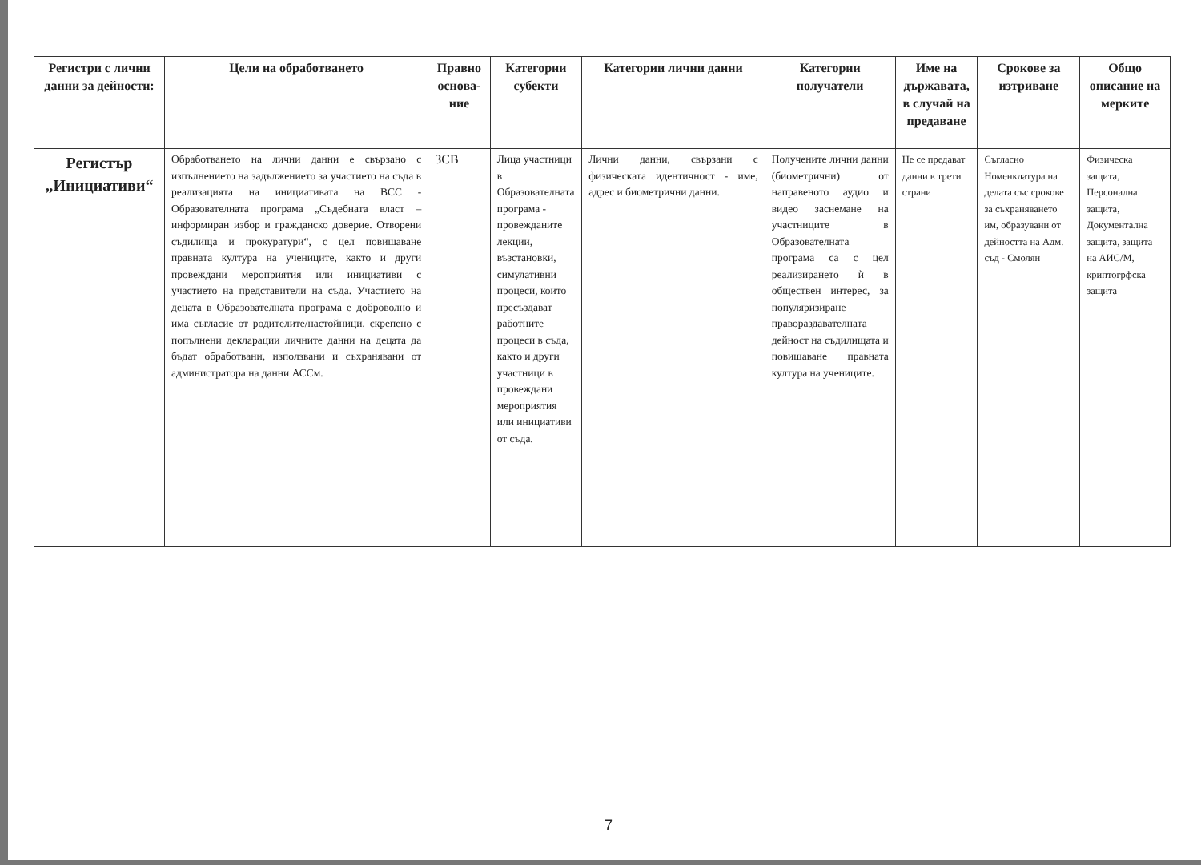| Регистри с лични данни за дейности: | Цели на обработването | Правно основа-ние | Категории субекти | Категории лични данни | Категории получатели | Име на държавата, в случай на предаване | Срокове за изтриване | Общо описание на мерките |
| --- | --- | --- | --- | --- | --- | --- | --- | --- |
| Регистър „Инициативи“ | Обработването на лични данни е свързано с изпълнението на задължението за участието на съда в реализацията на инициативата на ВСС - Образователната програма „Съдебната власт – информиран избор и гражданско доверие. Отворени съдилища и прокуратури“, с цел повишаване правната култура на учениците, както и други провеждани мероприятия или инициативи с участието на представители на съда. Участието на децата в Образователната програма е доброволно и има съгласие от родителите/настойници, скрепено с попълнени декларации личните данни на децата да бъдат обработвани, използвани и съхранявани от администратора на данни АССм. | ЗСВ | Лица участници в Образователната програма - провежданите лекции, възстановки, симулативни процеси, които пресъздават работните процеси в съда, както и други участници в провеждани мероприятия или инициативи от съда. | Лични данни, свързани с физическата идентичност - име, адрес и биометрични данни. | Получените лични данни (биометрични) от направеното аудио и видео заснемане на участниците в Образователната програма са с цел реализирането ѝ в обществен интерес, за популяризиране правораздавателната дейност на съдилищата и повишаване правната култура на учениците. | Не се предават данни в трети страни | Съгласно Номенклатура на делата със срокове за съхраняването им, образувани от дейността на Адм. съд - Смолян | Физическа защита, Персонална защита, Документална защита, защита на АИС/М, криптогрфска защита |
7